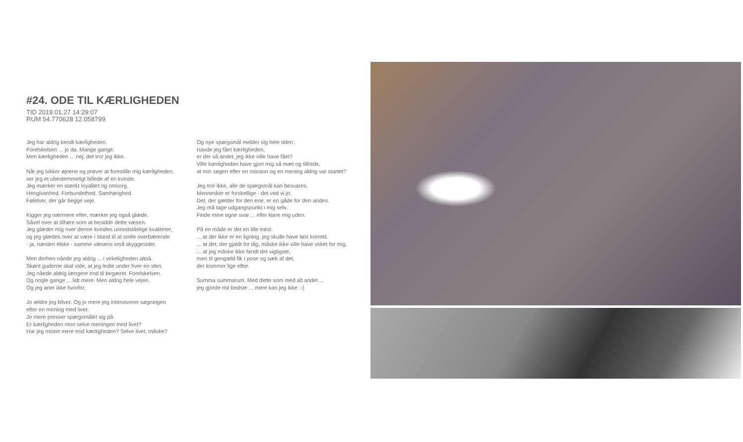#24. ODE TIL KÆRLIGHEDEN
TID 2019.01.27 14:29:07
RUM 54.770628 12.058799
Jeg har aldrig kendt kærligheden.
Forelskelsen ... jo da. Mange gange.
Men kærligheden ... nej, det tror jeg ikke.
Når jeg lukker øjnene og prøver at forestille mig kærligheden,
ser jeg et ubestemmeligt billede af en kvinde.
Jeg mærker en stærkt loyalitet og omsorg.
Hengivenhed. Forbundethed. Samhørighed.
Følelser, der går begge veje.
Kigger jeg nærmere efter, mærker jeg også glæde.
Såvel over at tilhøre som at besidde dette væsen.
Jeg glæder mig over denne kvindes uimodståelige kvaliteter,
og jeg glædes over at være i stand til at smile overbærende
- ja, næsten elske - samme væsens små skyggesider.
Men derhen nåede jeg aldrig ... i virkeligheden altså.
Skønt guderne skal vide, at jeg ledte under hver en sten.
Jeg nåede aldrig længere end til begæret. Forelskelsen.
Og nogle gange ... lidt mere. Men aldrig hele vejen.
Og jeg aner ikke hvorfor.
Jo ældre jeg bliver. Og jo mere jeg intensiverer søgningen
efter en mening med livet.
Jo mere presser spørgsmålet sig på:
Er kærligheden mon selve meningen med livet?
Har jeg mistet mere end kærligheden? Selve livet, måske?
Og nye spørgsmål melder sig hele tiden:
Havde jeg fået kærligheden,
er der så andet, jeg ikke ville have fået?
Ville kærligheden have gjort mig så mæt og tilfreds,
at min søgen efter en mission og en mening aldrig var startet?
Jeg tror ikke, alle de spørgsmål kan besvares.
Mennesker er forskellige - det ved vi jo:
Det, der gælder for den ene, er en gåde for den anden.
Jeg må tage udgangspunkt i mig selv.
Finde mine egne svar ... eller klare mig uden.
På en måde er det en lille trøst:
... at der ikke er en ligning, jeg skulle have løst korrekt.
... at det, der gjaldt for dig, måske ikke ville have virket for mig.
... at jeg måske ikke fandt det vigtigste,
men til gengæld fik i pose og sæk af det,
der kommer lige efter.
Summa summarum. Med dette som med alt andet ...
jeg gjorde mit bedste ... mere kan jeg ikke :-)